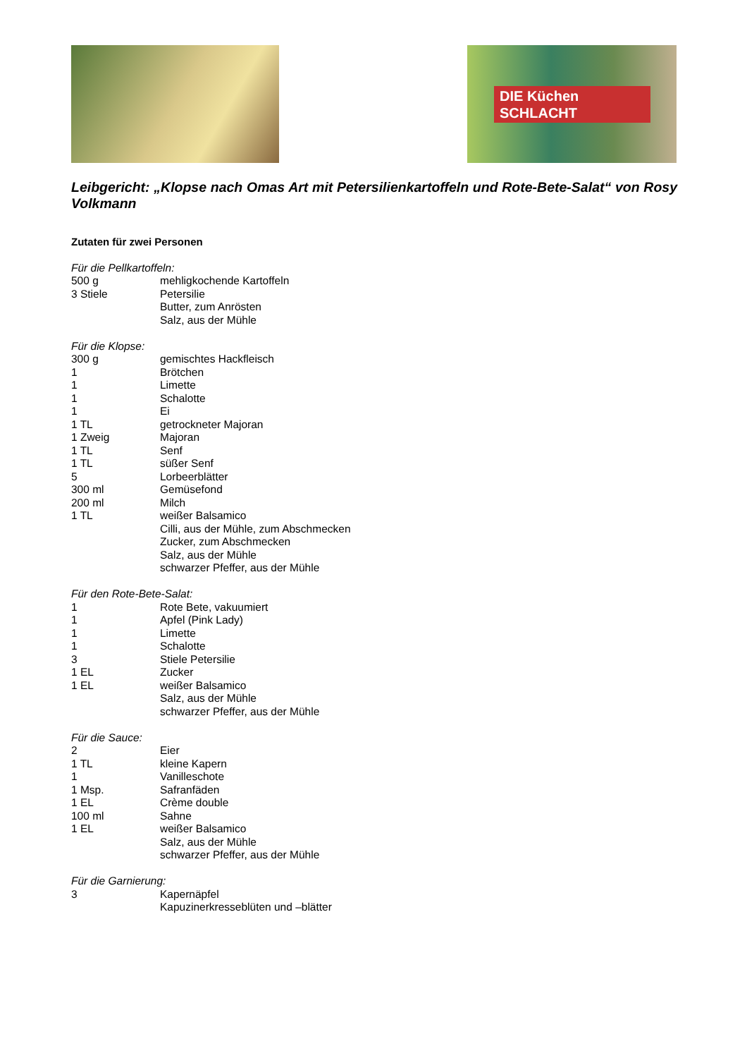DIE Küchen
SCHLACHT
Leibgericht: „Klopse nach Omas Art mit Petersilienkartoffeln und Rote-Bete-Salat“ von Rosy Volkmann
Zutaten für zwei Personen
Für die Pellkartoffeln:
500 g mehligkochende Kartoffeln
3 Stiele Petersilie
Butter, zum Anrösten
Salz, aus der Mühle
Für die Klopse:
300 g gemischtes Hackfleisch
1 Brötchen
1 Limette
1 Schalotte
1 Ei
1 TL getrockneter Majoran
1 Zweig Majoran
1 TL Senf
1 TL süßer Senf
5 Lorbeerblätter
300 ml Gemüsefond
200 ml Milch
1 TL weißer Balsamico
Cilli, aus der Mühle, zum Abschmecken
Zucker, zum Abschmecken
Salz, aus der Mühle
schwarzer Pfeffer, aus der Mühle
Für den Rote-Bete-Salat:
1 Rote Bete, vakuumiert
1 Apfel (Pink Lady)
1 Limette
1 Schalotte
3 Stiele Petersilie
1 EL Zucker
1 EL weißer Balsamico
Salz, aus der Mühle
schwarzer Pfeffer, aus der Mühle
Für die Sauce:
2 Eier
1 TL kleine Kapern
1 Vanilleschote
1 Msp. Safranfäden
1 EL Crème double
100 ml Sahne
1 EL weißer Balsamico
Salz, aus der Mühle
schwarzer Pfeffer, aus der Mühle
Für die Garnierung:
3 Kapernäpfel
Kapuzinerkresseblüten und –blätter